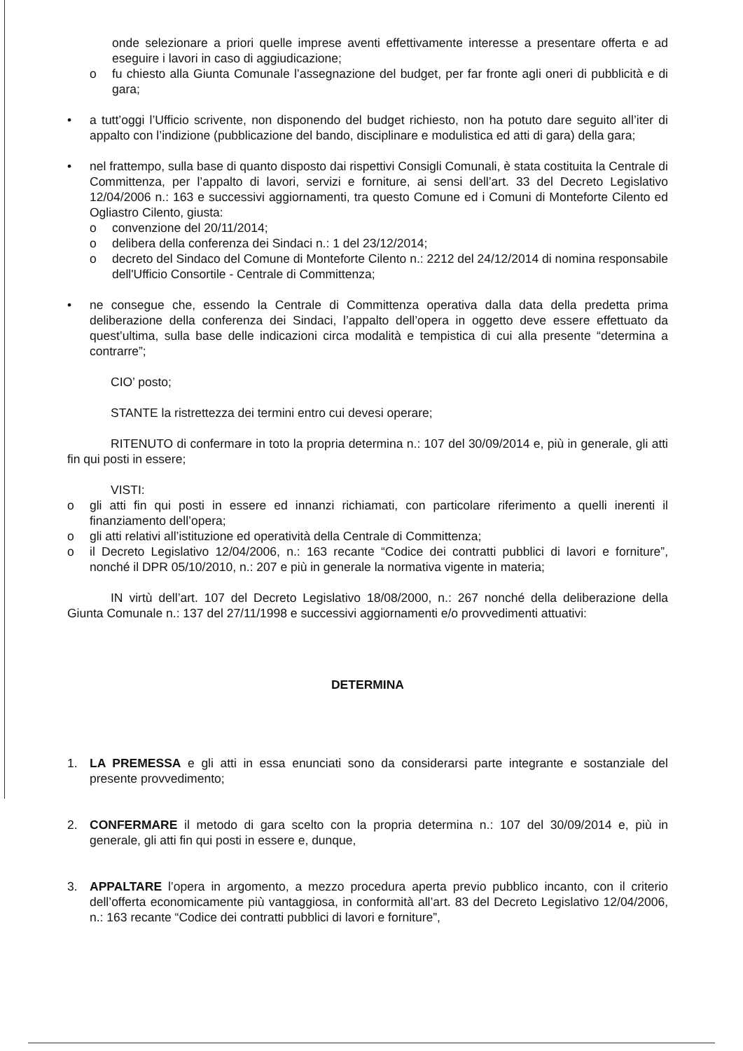onde selezionare a priori quelle imprese aventi effettivamente interesse a presentare offerta e ad eseguire i lavori in caso di aggiudicazione;
o fu chiesto alla Giunta Comunale l’assegnazione del budget, per far fronte agli oneri di pubblicità e di gara;
• a tutt’oggi l’Ufficio scrivente, non disponendo del budget richiesto, non ha potuto dare seguito all’iter di appalto con l’indizione (pubblicazione del bando, disciplinare e modulistica ed atti di gara) della gara;
• nel frattempo, sulla base di quanto disposto dai rispettivi Consigli Comunali, è stata costituita la Centrale di Committenza, per l’appalto di lavori, servizi e forniture, ai sensi dell’art. 33 del Decreto Legislativo 12/04/2006 n.: 163 e successivi aggiornamenti, tra questo Comune ed i Comuni di Monteforte Cilento ed Ogliastro Cilento, giusta:
o convenzione del 20/11/2014;
o delibera della conferenza dei Sindaci n.: 1 del 23/12/2014;
o decreto del Sindaco del Comune di Monteforte Cilento n.: 2212 del 24/12/2014 di nomina responsabile dell'Ufficio Consortile - Centrale di Committenza;
• ne consegue che, essendo la Centrale di Committenza operativa dalla data della predetta prima deliberazione della conferenza dei Sindaci, l’appalto dell’opera in oggetto deve essere effettuato da quest’ultima, sulla base delle indicazioni circa modalità e tempistica di cui alla presente “determina a contrarre”;
CIO’ posto;
STANTE la ristrettezza dei termini entro cui devesi operare;
RITENUTO di confermare in toto la propria determina n.: 107 del 30/09/2014 e, più in generale, gli atti fin qui posti in essere;
VISTI:
o gli atti fin qui posti in essere ed innanzi richiamati, con particolare riferimento a quelli inerenti il finanziamento dell’opera;
o gli atti relativi all’istituzione ed operatività della Centrale di Committenza;
o il Decreto Legislativo 12/04/2006, n.: 163 recante “Codice dei contratti pubblici di lavori e forniture”, nonché il DPR 05/10/2010, n.: 207 e più in generale la normativa vigente in materia;
IN virtù dell’art. 107 del Decreto Legislativo 18/08/2000, n.: 267 nonché della deliberazione della Giunta Comunale n.: 137 del 27/11/1998 e successivi aggiornamenti e/o provvedimenti attuativi:
DETERMINA
1. LA PREMESSA e gli atti in essa enunciati sono da considerarsi parte integrante e sostanziale del presente provvedimento;
2. CONFERMARE il metodo di gara scelto con la propria determina n.: 107 del 30/09/2014 e, più in generale, gli atti fin qui posti in essere e, dunque,
3. APPALTARE l’opera in argomento, a mezzo procedura aperta previo pubblico incanto, con il criterio dell’offerta economicamente più vantaggiosa, in conformità all’art. 83 del Decreto Legislativo 12/04/2006, n.: 163 recante “Codice dei contratti pubblici di lavori e forniture”,